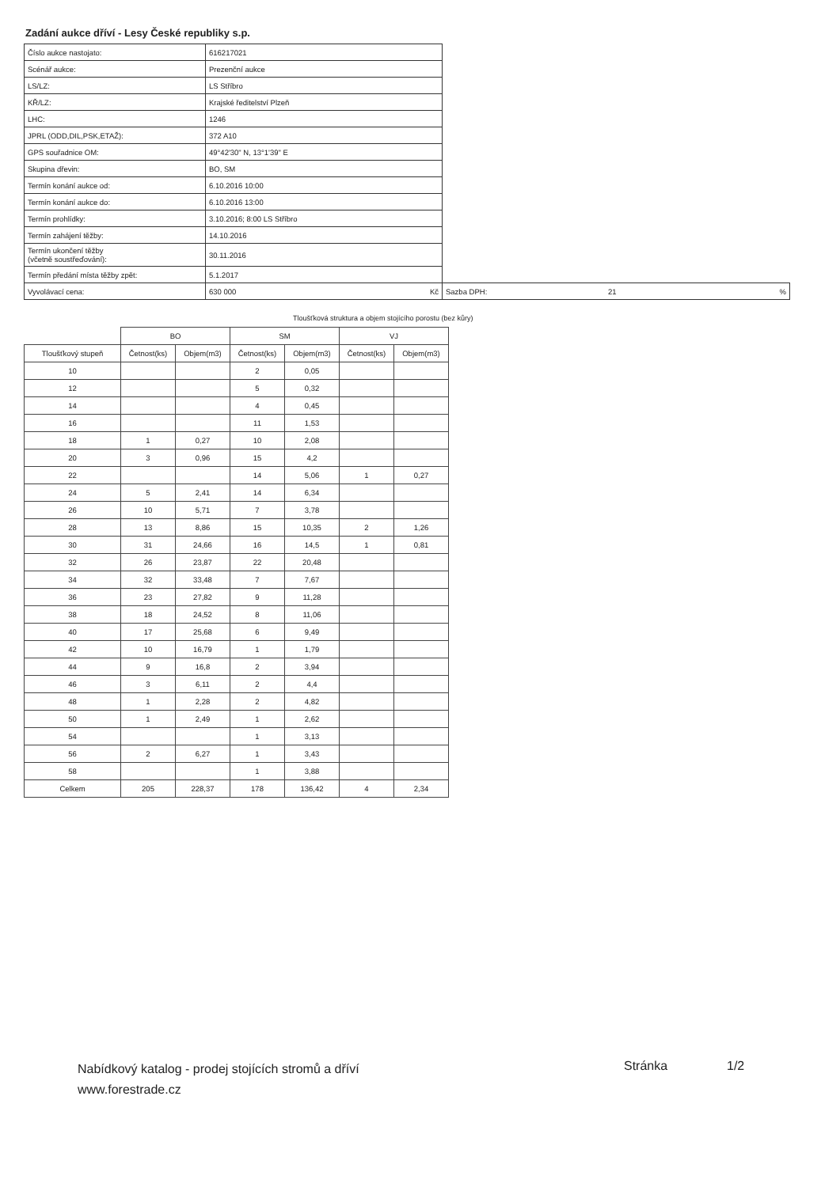Zadání aukce dříví - Lesy České republiky s.p.
| Číslo aukce nastojato: | 616217021 | |
| Scénář aukce: | Prezenční aukce | |
| LS/LZ: | LS Stříbro | |
| KŘ/LZ: | Krajské ředitelství Plzeň | |
| LHC: | 1246 | |
| JPRL (ODD,DIL,PSK,ETAŽ): | 372 A10 | |
| GPS souřadnice OM: | 49°42'30" N, 13°1'39" E | |
| Skupina dřevin: | BO, SM | |
| Termín konání aukce od: | 6.10.2016 10:00 | |
| Termín konání aukce do: | 6.10.2016 13:00 | |
| Termín prohlídky: | 3.10.2016; 8:00 LS Stříbro | |
| Termín zahájení těžby: | 14.10.2016 | |
| Termín ukončení těžby (včetně soustřeďování): | 30.11.2016 | |
| Termín předání místa těžby zpět: | 5.1.2017 | |
| Vyvolávací cena: | 630 000 Kč | Sazba DPH: 21 % |
Tloušťková struktura a objem stojícího porostu (bez kůry)
| | BO | | SM | | VJ | |
| --- | --- | --- | --- | --- | --- | --- |
| Tloušťkový stupeň | Četnost(ks) | Objem(m3) | Četnost(ks) | Objem(m3) | Četnost(ks) | Objem(m3) |
| 10 | | | 2 | 0,05 | | |
| 12 | | | 5 | 0,32 | | |
| 14 | | | 4 | 0,45 | | |
| 16 | | | 11 | 1,53 | | |
| 18 | 1 | 0,27 | 10 | 2,08 | | |
| 20 | 3 | 0,96 | 15 | 4,2 | | |
| 22 | | | 14 | 5,06 | 1 | 0,27 |
| 24 | 5 | 2,41 | 14 | 6,34 | | |
| 26 | 10 | 5,71 | 7 | 3,78 | | |
| 28 | 13 | 8,86 | 15 | 10,35 | 2 | 1,26 |
| 30 | 31 | 24,66 | 16 | 14,5 | 1 | 0,81 |
| 32 | 26 | 23,87 | 22 | 20,48 | | |
| 34 | 32 | 33,48 | 7 | 7,67 | | |
| 36 | 23 | 27,82 | 9 | 11,28 | | |
| 38 | 18 | 24,52 | 8 | 11,06 | | |
| 40 | 17 | 25,68 | 6 | 9,49 | | |
| 42 | 10 | 16,79 | 1 | 1,79 | | |
| 44 | 9 | 16,8 | 2 | 3,94 | | |
| 46 | 3 | 6,11 | 2 | 4,4 | | |
| 48 | 1 | 2,28 | 2 | 4,82 | | |
| 50 | 1 | 2,49 | 1 | 2,62 | | |
| 54 | | | 1 | 3,13 | | |
| 56 | 2 | 6,27 | 1 | 3,43 | | |
| 58 | | | 1 | 3,88 | | |
| Celkem | 205 | 228,37 | 178 | 136,42 | 4 | 2,34 |
Nabídkový katalog - prodej stojících stromů a dříví
www.forestrade.cz
Stránka 1/2